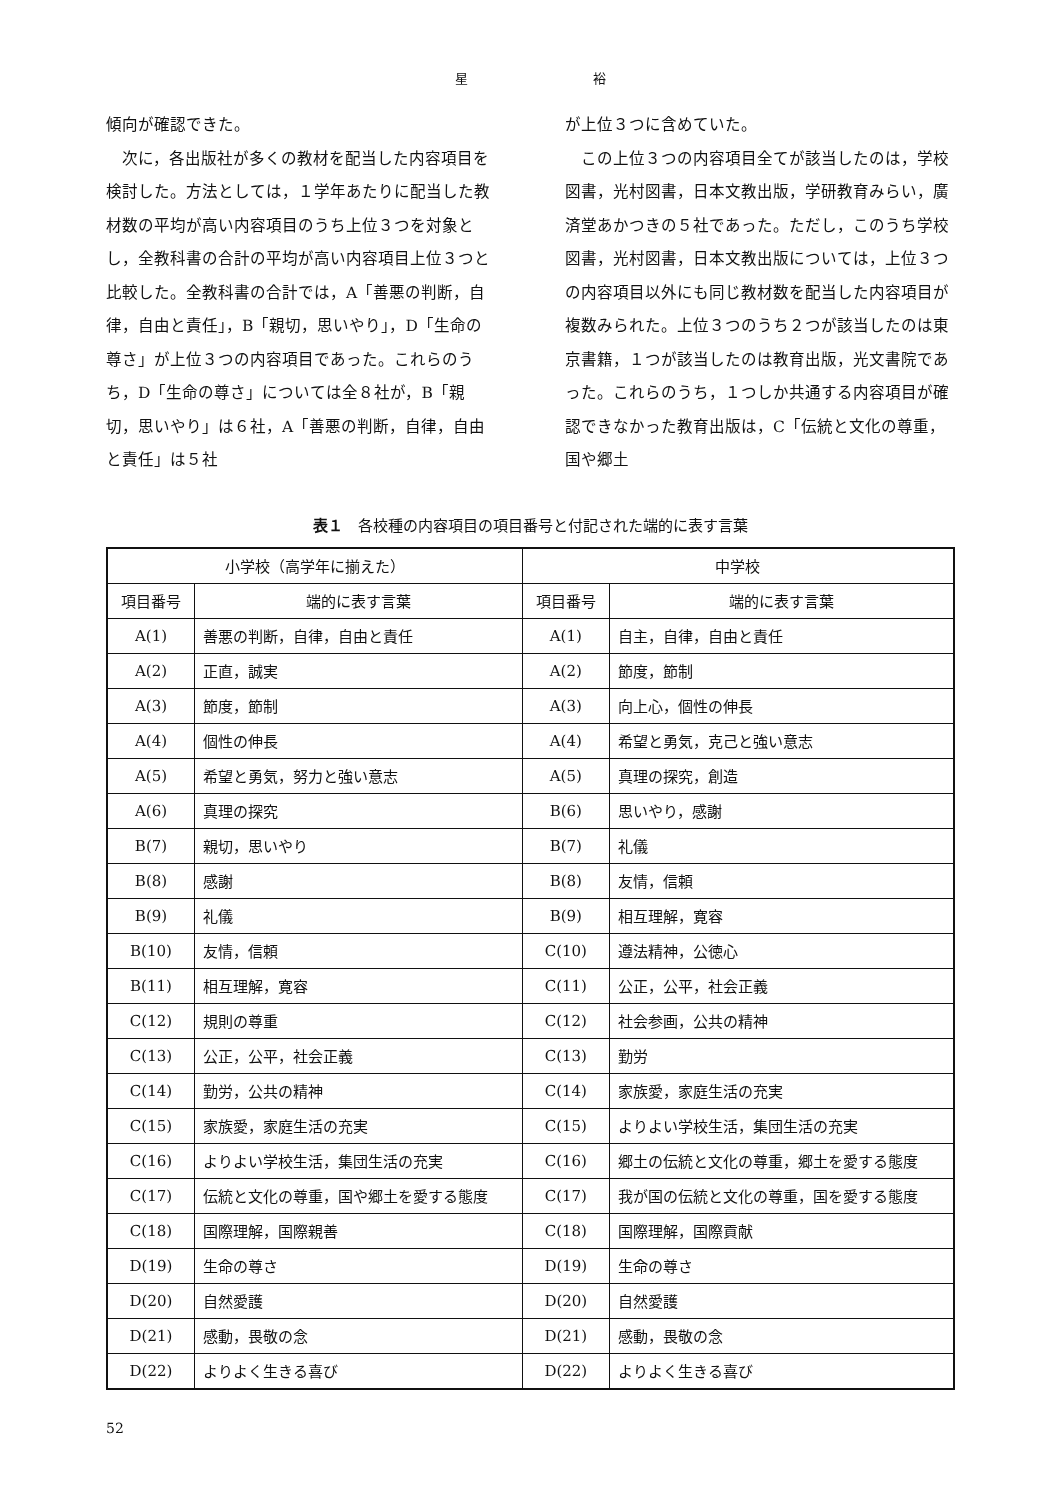星 裕
傾向が確認できた。
　次に，各出版社が多くの教材を配当した内容項目を検討した。方法としては，１学年あたりに配当した教材数の平均が高い内容項目のうち上位３つを対象とし，全教科書の合計の平均が高い内容項目上位３つと比較した。全教科書の合計では，A「善悪の判断，自律，自由と責任」，B「親切，思いやり」，D「生命の尊さ」が上位３つの内容項目であった。これらのうち，D「生命の尊さ」については全８社が，B「親切，思いやり」は６社，A「善悪の判断，自律，自由と責任」は５社
が上位３つに含めていた。
　この上位３つの内容項目全てが該当したのは，学校図書，光村図書，日本文教出版，学研教育みらい，廣済堂あかつきの５社であった。ただし，このうち学校図書，光村図書，日本文教出版については，上位３つの内容項目以外にも同じ教材数を配当した内容項目が複数みられた。上位３つのうち２つが該当したのは東京書籍，１つが該当したのは教育出版，光文書院であった。これらのうち，１つしか共通する内容項目が確認できなかった教育出版は，C「伝統と文化の尊重，国や郷土
表１　各校種の内容項目の項目番号と付記された端的に表す言葉
| 小学校（高学年に揃えた） | | 中学校 | |
| --- | --- | --- | --- |
| 項目番号 | 端的に表す言葉 | 項目番号 | 端的に表す言葉 |
| A(1) | 善悪の判断，自律，自由と責任 | A(1) | 自主，自律，自由と責任 |
| A(2) | 正直，誠実 | A(2) | 節度，節制 |
| A(3) | 節度，節制 | A(3) | 向上心，個性の伸長 |
| A(4) | 個性の伸長 | A(4) | 希望と勇気，克己と強い意志 |
| A(5) | 希望と勇気，努力と強い意志 | A(5) | 真理の探究，創造 |
| A(6) | 真理の探究 | B(6) | 思いやり，感謝 |
| B(7) | 親切，思いやり | B(7) | 礼儀 |
| B(8) | 感謝 | B(8) | 友情，信頼 |
| B(9) | 礼儀 | B(9) | 相互理解，寛容 |
| B(10) | 友情，信頼 | C(10) | 遵法精神，公徳心 |
| B(11) | 相互理解，寛容 | C(11) | 公正，公平，社会正義 |
| C(12) | 規則の尊重 | C(12) | 社会参画，公共の精神 |
| C(13) | 公正，公平，社会正義 | C(13) | 勤労 |
| C(14) | 勤労，公共の精神 | C(14) | 家族愛，家庭生活の充実 |
| C(15) | 家族愛，家庭生活の充実 | C(15) | よりよい学校生活，集団生活の充実 |
| C(16) | よりよい学校生活，集団生活の充実 | C(16) | 郷土の伝統と文化の尊重，郷土を愛する態度 |
| C(17) | 伝統と文化の尊重，国や郷土を愛する態度 | C(17) | 我が国の伝統と文化の尊重，国を愛する態度 |
| C(18) | 国際理解，国際親善 | C(18) | 国際理解，国際貢献 |
| D(19) | 生命の尊さ | D(19) | 生命の尊さ |
| D(20) | 自然愛護 | D(20) | 自然愛護 |
| D(21) | 感動，畏敬の念 | D(21) | 感動，畏敬の念 |
| D(22) | よりよく生きる喜び | D(22) | よりよく生きる喜び |
52